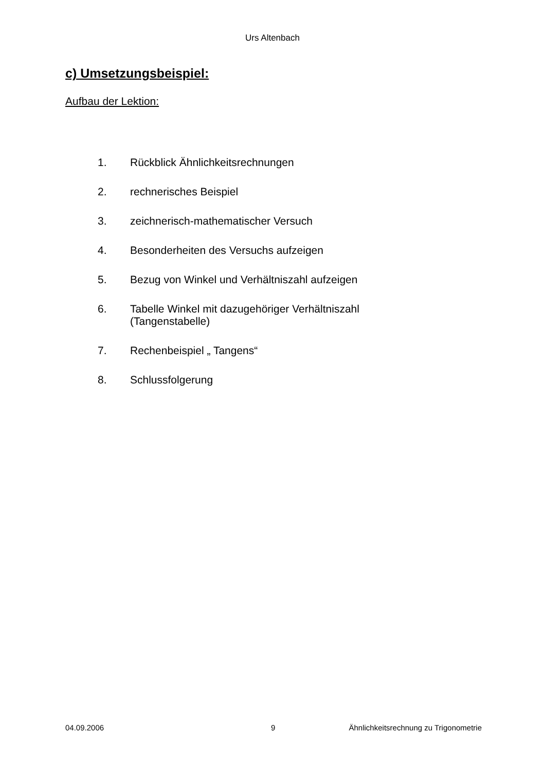Urs Altenbach
c) Umsetzungsbeispiel:
Aufbau der Lektion:
1. Rückblick Ähnlichkeitsrechnungen
2. rechnerisches Beispiel
3. zeichnerisch-mathematischer Versuch
4. Besonderheiten des Versuchs aufzeigen
5. Bezug von Winkel und Verhältniszahl aufzeigen
6. Tabelle Winkel mit dazugehöriger Verhältniszahl
(Tangenstabelle)
7. Rechenbeispiel „ Tangens“
8. Schlussfolgerung
04.09.2006 9 Ähnlichkeitsrechnung zu Trigonometrie